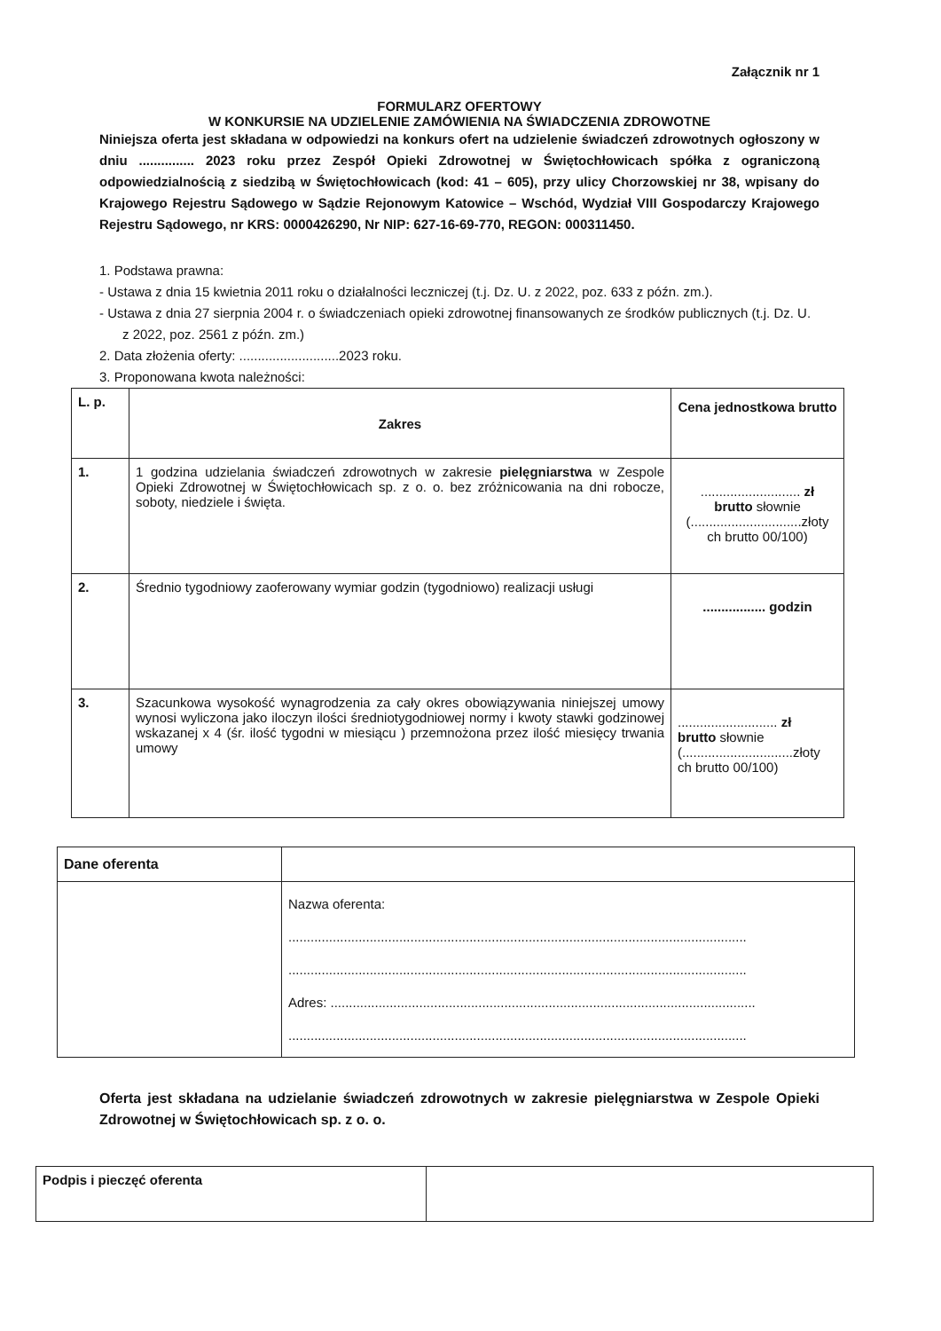Załącznik nr 1
FORMULARZ OFERTOWY
W KONKURSIE NA UDZIELENIE ZAMÓWIENIA NA ŚWIADCZENIA ZDROWOTNE
Niniejsza oferta jest składana w odpowiedzi na konkurs ofert na udzielenie świadczeń zdrowotnych ogłoszony w dniu ............... 2023 roku przez Zespół Opieki Zdrowotnej w Świętochłowicach spółka z ograniczoną odpowiedzialnością z siedzibą w Świętochłowicach (kod: 41 – 605), przy ulicy Chorzowskiej nr 38, wpisany do Krajowego Rejestru Sądowego w Sądzie Rejonowym Katowice – Wschód, Wydział VIII Gospodarczy Krajowego Rejestru Sądowego, nr KRS: 0000426290, Nr NIP: 627-16-69-770, REGON: 000311450.
1. Podstawa prawna:
- Ustawa z dnia 15 kwietnia 2011 roku o działalności leczniczej (t.j. Dz. U. z 2022, poz. 633 z późn. zm.).
- Ustawa z dnia 27 sierpnia 2004 r. o świadczeniach opieki zdrowotnej finansowanych ze środków publicznych (t.j. Dz. U. z 2022, poz. 2561 z późn. zm.)
2. Data złożenia oferty: ...........................2023 roku.
3. Proponowana kwota należności:
| L. p. | Zakres | Cena jednostkowa brutto |
| --- | --- | --- |
| 1. | 1 godzina udzielania świadczeń zdrowotnych w zakresie pielęgniarstwa w Zespole Opieki Zdrowotnej w Świętochłowicach sp. z o. o. bez zróżnicowania na dni robocze, soboty, niedziele i święta. | ........................... zł brutto słownie (..............................złoty ch brutto 00/100) |
| 2. | Średnio tygodniowy zaoferowany wymiar godzin (tygodniowo) realizacji usługi | ................. godzin |
| 3. | Szacunkowa wysokość wynagrodzenia za cały okres obowiązywania niniejszej umowy wynosi wyliczona jako iloczyn ilości średniotygodniowej normy i kwoty stawki godzinowej wskazanej x 4 (śr. ilość tygodni w miesiącu ) przemnożona przez ilość miesięcy trwania umowy | ........................... zł brutto słownie (..............................złoty ch brutto 00/100) |
| Dane oferenta | |
| | Nazwa oferenta: ............................................................................................................................ ............................................................................................................................ Adres: ................................................................................................................... ............................................................................................................................ |
Oferta jest składana na udzielanie świadczeń zdrowotnych w zakresie pielęgniarstwa w Zespole Opieki Zdrowotnej w Świętochłowicach sp. z o. o.
| Podpis i pieczęć oferenta | |